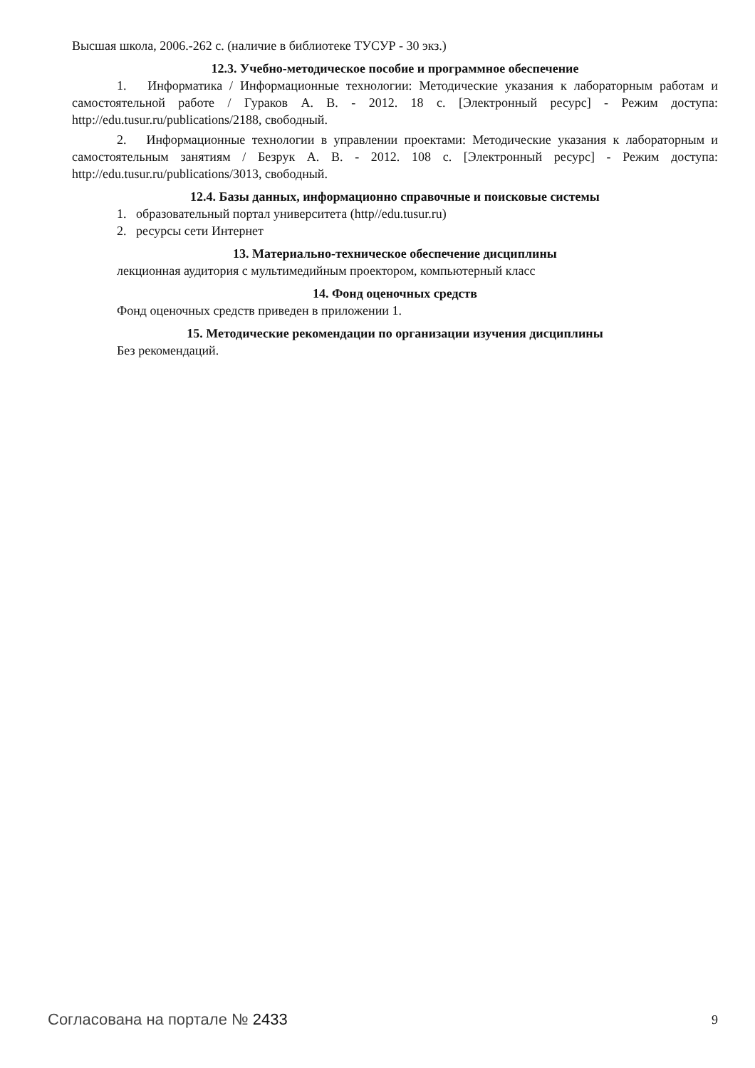Высшая школа, 2006.-262 с. (наличие в библиотеке ТУСУР - 30 экз.)
12.3. Учебно-методическое пособие и программное обеспечение
1. Информатика / Информационные технологии: Методические указания к лабораторным работам и самостоятельной работе / Гураков А. В. - 2012. 18 с. [Электронный ресурс] - Режим доступа: http://edu.tusur.ru/publications/2188, свободный.
2. Информационные технологии в управлении проектами: Методические указания к лабораторным и самостоятельным занятиям / Безрук А. В. - 2012. 108 с. [Электронный ресурс] - Режим доступа: http://edu.tusur.ru/publications/3013, свободный.
12.4. Базы данных, информационно справочные и поисковые системы
1. образовательный портал университета (http//edu.tusur.ru)
2. ресурсы сети Интернет
13. Материально-техническое обеспечение дисциплины
лекционная аудитория с мультимедийным проектором, компьютерный класс
14. Фонд оценочных средств
Фонд оценочных средств приведен в приложении 1.
15. Методические рекомендации по организации изучения дисциплины
Без рекомендаций.
Согласована на портале № 2433 9